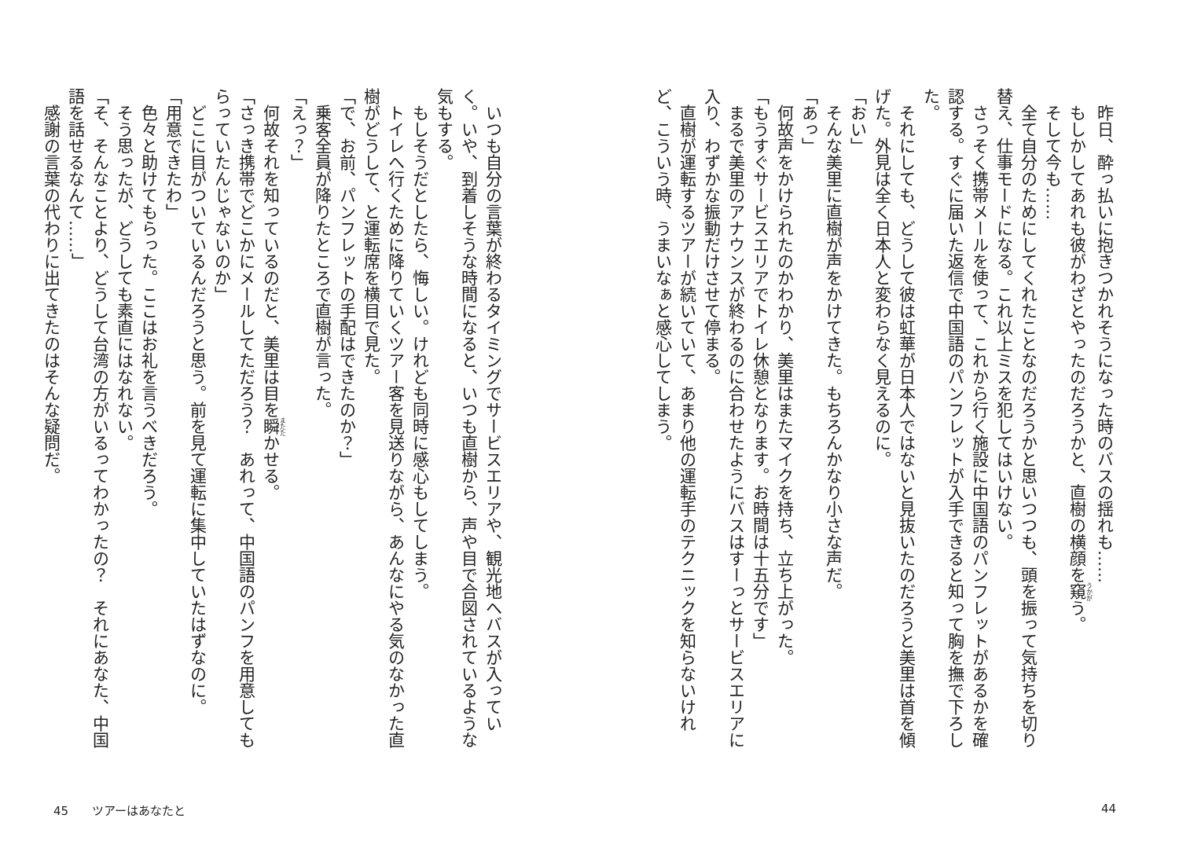昨日、酔っ払いに抱きつかれそうになった時のバスの揺れも……
もしかしてあれも彼がわざとやったのだろうかと、直樹の横顔を窺う。
そして今も……
全て自分のためにしてくれたことなのだろうかと思いつつも、頭を振って気持ちを切り替え、仕事モードになる。これ以上ミスを犯してはいけない。
さっそく携帯メールを使って、これから行く施設に中国語のパンフレットがあるかを確認する。すぐに届いた返信で中国語のパンフレットが入手できると知って胸を撫で下ろした。
それにしても、どうして彼は虹華が日本人ではないと見抜いたのだろうと美里は首を傾げた。外見は全く日本人と変わらなく見えるのに。
「おい」
そんな美里に直樹が声をかけてきた。もちろんかなり小さな声だ。
「あっ」
何故声をかけられたのかわかり、美里はまたマイクを持ち、立ち上がった。
「もうすぐサービスエリアでトイレ休憩となります。お時間は十五分です」
まるで美里のアナウンスが終わるのに合わせたようにバスはすーっとサービスエリアに入り、わずかな振動だけさせて停まる。
直樹が運転するツアーが続いていて、あまり他の運転手のテクニックを知らないけれど、こういう時、うまいなぁと感心してしまう。
44
いつも自分の言葉が終わるタイミングでサービスエリアや、観光地へバスが入っていく。いや、到着しそうな時間になると、いつも直樹から、声や目で合図されているような気もする。
もしそうだとしたら、悔しい。けれども同時に感心もしてしまう。
トイレへ行くために降りていくツアー客を見送りながら、あんなにやる気のなかった直樹がどうして、と運転席を横目で見た。
「で、お前、パンフレットの手配はできたのか？」
乗客全員が降りたところで直樹が言った。
「えっ？」
何故それを知っているのだと、美里は目を瞬かせる。
「さっき携帯でどこかにメールしてただろう？　あれって、中国語のパンフを用意してもらっていたんじゃないのか」
どこに目がついているんだろうと思う。前を見て運転に集中していたはずなのに。
「用意できたわ」
色々と助けてもらった。ここはお礼を言うべきだろう。
そう思ったが、どうしても素直にはなれない。
「そ、そんなことより、どうして台湾の方がいるってわかったの？　それにあなた、中国語を話せるなんて……」
感謝の言葉の代わりに出てきたのはそんな疑問だ。
45　　ツアーはあなたと